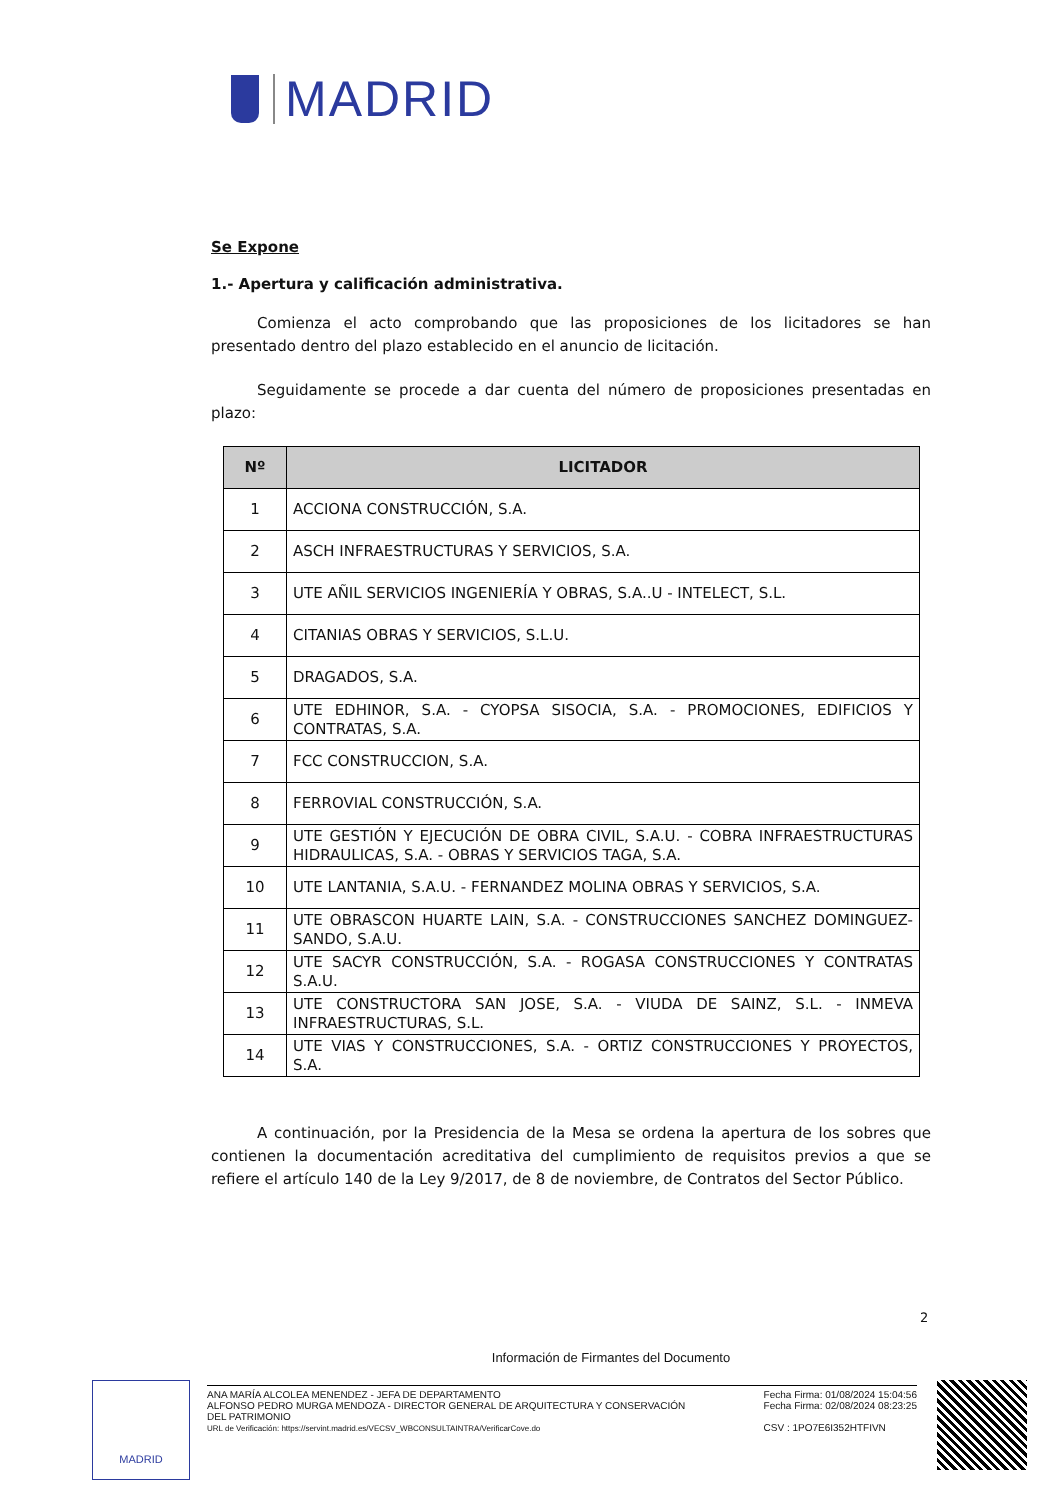MADRID
Se Expone
1.- Apertura y calificación administrativa.
Comienza el acto comprobando que las proposiciones de los licitadores se han presentado dentro del plazo establecido en el anuncio de licitación.
Seguidamente se procede a dar cuenta del número de proposiciones presentadas en plazo:
| Nº | LICITADOR |
| --- | --- |
| 1 | ACCIONA CONSTRUCCIÓN, S.A. |
| 2 | ASCH INFRAESTRUCTURAS Y SERVICIOS, S.A. |
| 3 | UTE AÑIL SERVICIOS INGENIERÍA Y OBRAS, S.A..U - INTELECT, S.L. |
| 4 | CITANIAS OBRAS Y SERVICIOS, S.L.U. |
| 5 | DRAGADOS, S.A. |
| 6 | UTE EDHINOR, S.A. - CYOPSA SISOCIA, S.A. - PROMOCIONES, EDIFICIOS Y CONTRATAS, S.A. |
| 7 | FCC CONSTRUCCION, S.A. |
| 8 | FERROVIAL CONSTRUCCIÓN, S.A. |
| 9 | UTE GESTIÓN Y EJECUCIÓN DE OBRA CIVIL, S.A.U. - COBRA INFRAESTRUCTURAS HIDRAULICAS, S.A. - OBRAS Y SERVICIOS TAGA, S.A. |
| 10 | UTE LANTANIA, S.A.U. - FERNANDEZ MOLINA OBRAS Y SERVICIOS, S.A. |
| 11 | UTE OBRASCON HUARTE LAIN, S.A. - CONSTRUCCIONES SANCHEZ DOMINGUEZ-SANDO, S.A.U. |
| 12 | UTE SACYR CONSTRUCCIÓN, S.A. - ROGASA CONSTRUCCIONES Y CONTRATAS S.A.U. |
| 13 | UTE CONSTRUCTORA SAN JOSE, S.A. - VIUDA DE SAINZ, S.L. - INMEVA INFRAESTRUCTURAS, S.L. |
| 14 | UTE VIAS Y CONSTRUCCIONES, S.A. - ORTIZ CONSTRUCCIONES Y PROYECTOS, S.A. |
A continuación, por la Presidencia de la Mesa se ordena la apertura de los sobres que contienen la documentación acreditativa del cumplimiento de requisitos previos a que se refiere el artículo 140 de la Ley 9/2017, de 8 de noviembre, de Contratos del Sector Público.
2
Información de Firmantes del Documento
MADRID
ANA MARÍA ALCOLEA MENENDEZ - JEFA DE DEPARTAMENTO
ALFONSO PEDRO MURGA MENDOZA - DIRECTOR GENERAL DE ARQUITECTURA Y CONSERVACIÓN
DEL PATRIMONIO
URL de Verificación: https://servint.madrid.es/VECSV_WBCONSULTAINTRA/VerificarCove.do
Fecha Firma: 01/08/2024 15:04:56
Fecha Firma: 02/08/2024 08:23:25
CSV : 1PO7E6I352HTFIVN